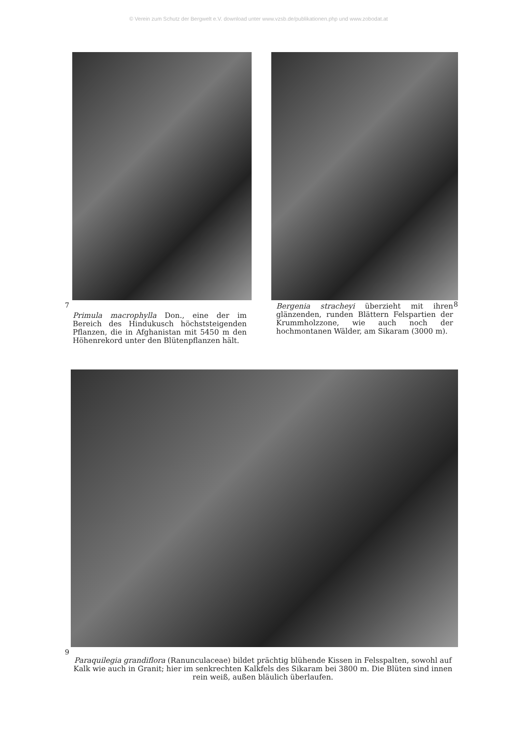© Verein zum Schutz der Bergwelt e.V. download unter www.vzsb.de/publikationen.php und www.zobodat.at
7
Primula macrophylla Don., eine der im Bereich des Hindukusch höchststeigenden Pflanzen, die in Afghanistan mit 5450 m den Höhenrekord unter den Blütenpflanzen hält.
8
Bergenia stracheyi überzieht mit ihren glänzenden, runden Blättern Felspartien der Krummholzzone, wie auch noch der hochmontanen Wälder, am Sikaram (3000 m).
9
Paraquilegia grandiflora (Ranunculaceae) bildet prächtig blühende Kissen in Felsspalten, sowohl auf Kalk wie auch in Granit; hier im senkrechten Kalkfels des Sikaram bei 3800 m. Die Blüten sind innen rein weiß, außen bläulich überlaufen.